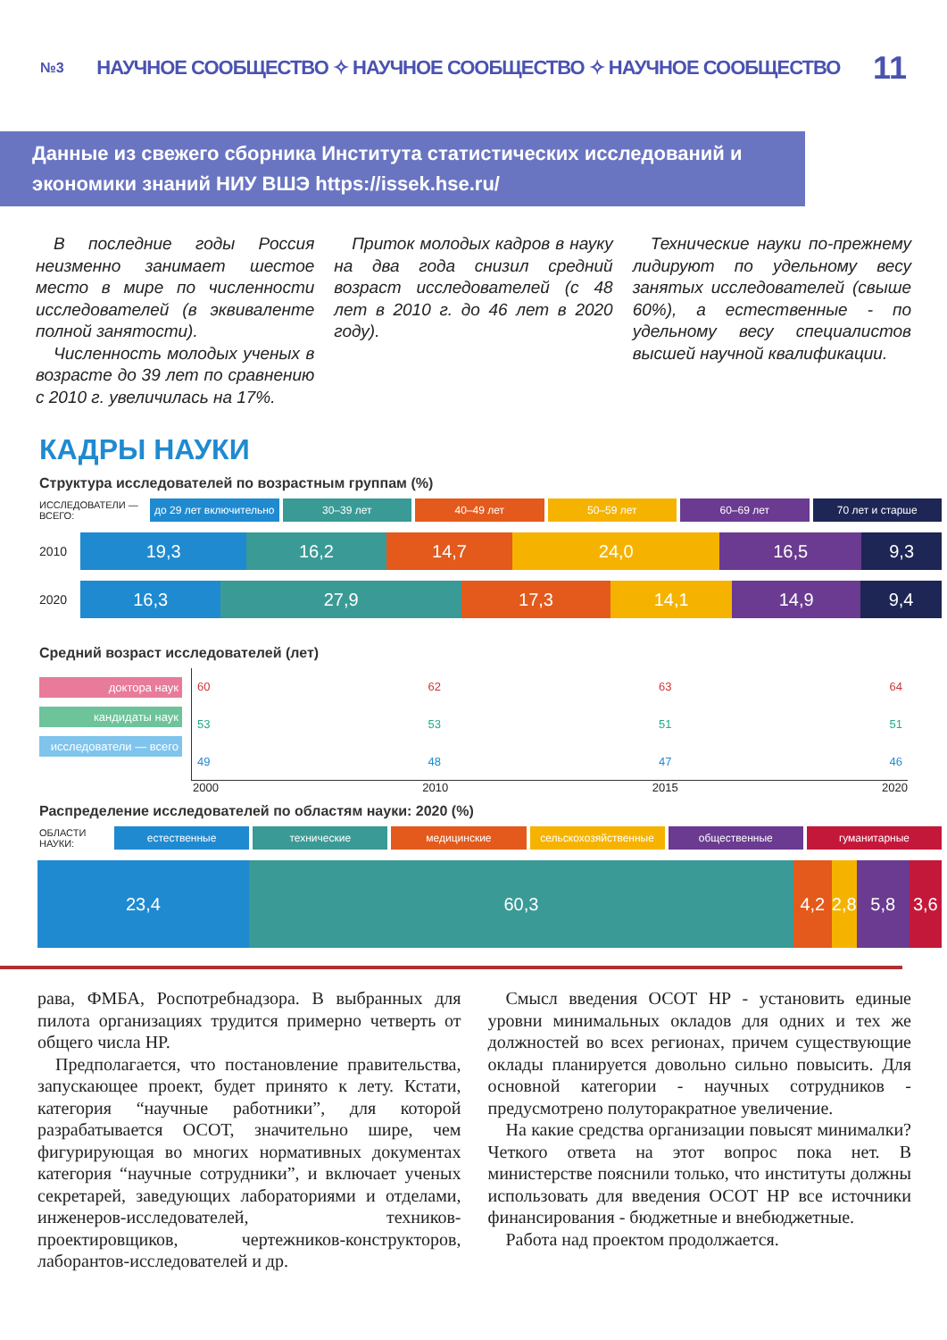№3 НАУЧНОЕ СООБЩЕСТВО ✧ НАУЧНОЕ СООБЩЕСТВО ✧ НАУЧНОЕ СООБЩЕСТВО 11
Данные из свежего сборника Института статистических исследований и экономики знаний НИУ ВШЭ https://issek.hse.ru/
В последние годы Россия неизменно занимает шестое место в мире по численности исследователей (в эквиваленте полной занятости).
Численность молодых ученых в возрасте до 39 лет по сравнению с 2010 г. увеличилась на 17%.
Приток молодых кадров в науку на два года снизил средний возраст исследователей (с 48 лет в 2010 г. до 46 лет в 2020 году).
Технические науки по-прежнему лидируют по удельному весу занятых исследователей (свыше 60%), а естественные - по удельному весу специалистов высшей научной квалификации.
КАДРЫ НАУКИ
Структура исследователей по возрастным группам (%)
ИССЛЕДОВАТЕЛИ — ВСЕГО: до 29 лет включительно 30–39 лет 40–49 лет 50–59 лет 60–69 лет 70 лет и старше
2010
19,3 16,2 14,7 24,0 16,5 9,3
2020
16,3 27,9 17,3 14,1 14,9 9,4
Средний возраст исследователей (лет)
доктора наук
кандидаты наук
исследователи — всего
60 62 63 64
53 53 51 51
49 48 47 46
2000 2010 2015 2020
Распределение исследователей по областям науки: 2020 (%)
ОБЛАСТИ НАУКИ: естественные технические медицинские сельскохозяйственные общественные гуманитарные
23,4 60,3 4,2 2,8 5,8 3,6
рава, ФМБА, Роспотребнадзора. В выбранных для пилота организациях трудится примерно четверть от общего числа НР.
Предполагается, что постановление правительства, запускающее проект, будет принято к лету. Кстати, категория “научные работники”, для которой разрабатывается ОСОТ, значительно шире, чем фигурирующая во многих нормативных документах категория “научные сотрудники”, и включает ученых секретарей, заведующих лабораториями и отделами, инженеров-исследователей, техников-проектировщиков, чертежников-конструкторов, лаборантов-исследователей и др.
Смысл введения ОСОТ НР - установить единые уровни минимальных окладов для одних и тех же должностей во всех регионах, причем существующие оклады планируется довольно сильно повысить. Для основной категории - научных сотрудников - предусмотрено полуторакратное увеличение.
На какие средства организации повысят минималки? Четкого ответа на этот вопрос пока нет. В министерстве пояснили только, что институты должны использовать для введения ОСОТ НР все источники финансирования - бюджетные и внебюджетные.
Работа над проектом продолжается.